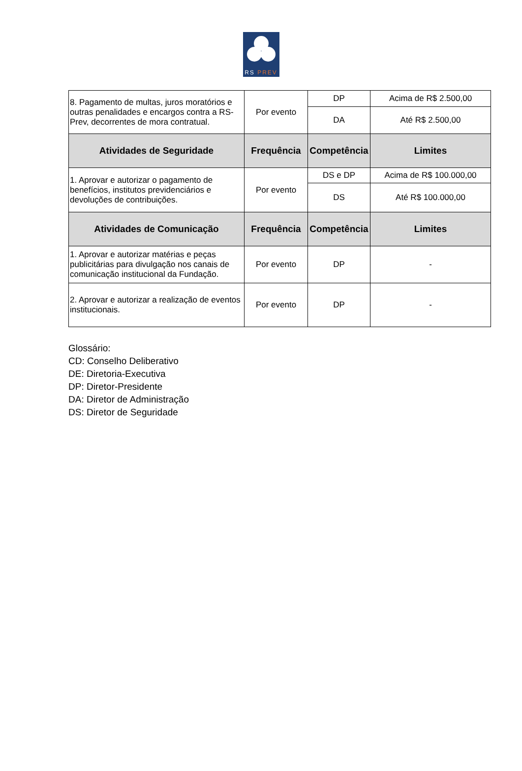RS PREV
| 8. Pagamento de multas, juros moratórios e outras penalidades e encargos contra a RS-Prev, decorrentes de mora contratual. | Por evento | DP | Acima de R$ 2.500,00 |
| | | DA | Até R$ 2.500,00 |
| Atividades de Seguridade | Frequência | Competência | Limites |
| 1. Aprovar e autorizar o pagamento de benefícios, institutos previdenciários e devoluções de contribuições. | Por evento | DS e DP | Acima de R$ 100.000,00 |
| | | DS | Até R$ 100.000,00 |
| Atividades de Comunicação | Frequência | Competência | Limites |
| 1. Aprovar e autorizar matérias e peças publicitárias para divulgação nos canais de comunicação institucional da Fundação. | Por evento | DP | - |
| 2. Aprovar e autorizar a realização de eventos institucionais. | Por evento | DP | - |
Glossário:
CD: Conselho Deliberativo
DE: Diretoria-Executiva
DP: Diretor-Presidente
DA: Diretor de Administração
DS: Diretor de Seguridade